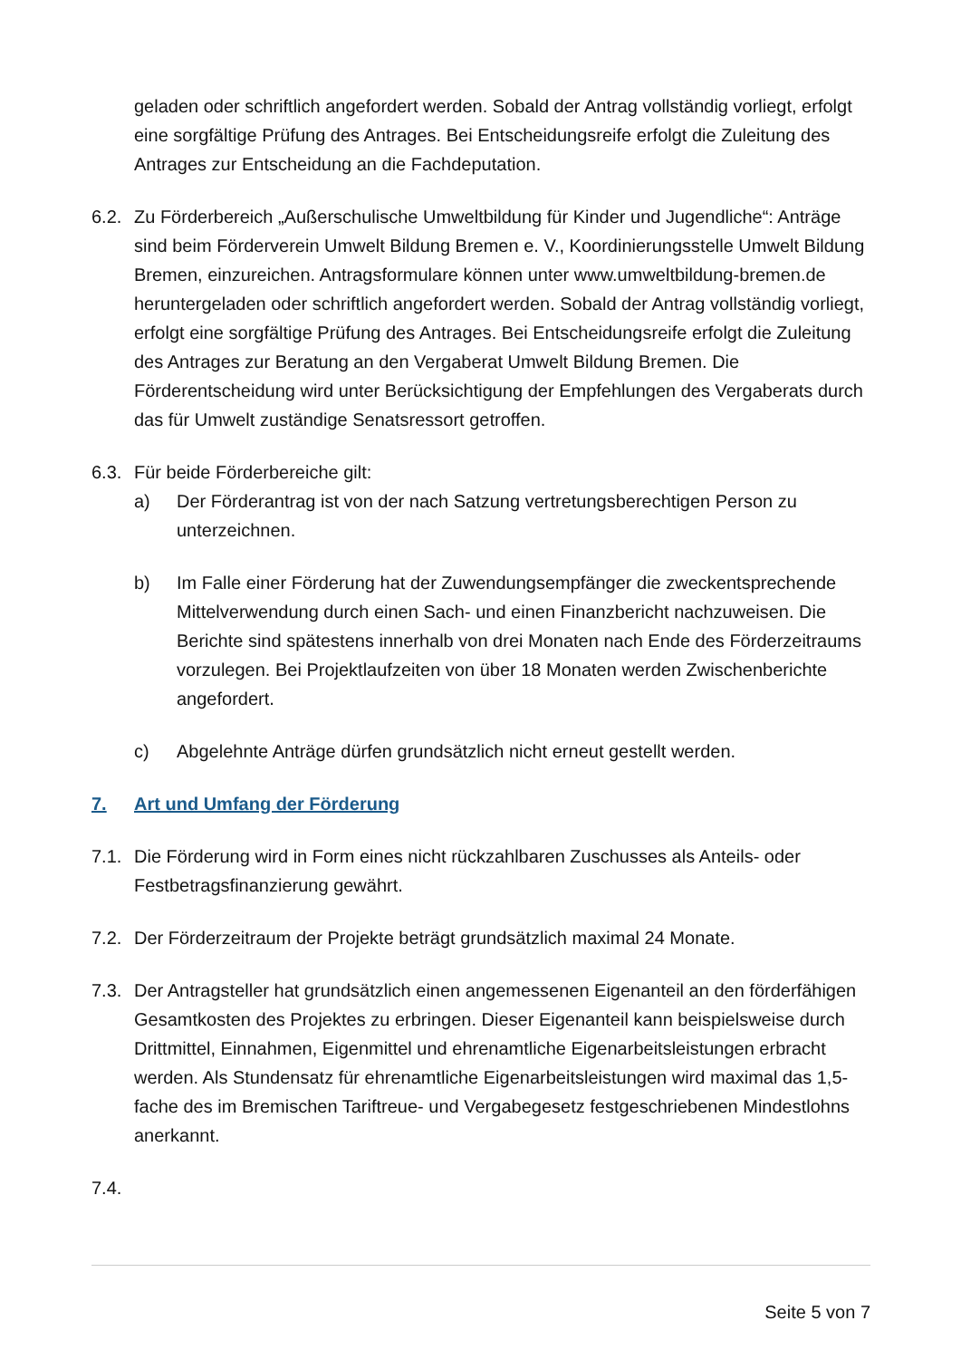geladen oder schriftlich angefordert werden. Sobald der Antrag vollständig vorliegt, erfolgt eine sorgfältige Prüfung des Antrages. Bei Entscheidungsreife erfolgt die Zuleitung des Antrages zur Entscheidung an die Fachdeputation.
6.2.
Zu Förderbereich „Außerschulische Umweltbildung für Kinder und Jugendliche“: Anträge sind beim Förderverein Umwelt Bildung Bremen e. V., Koordinierungsstelle Umwelt Bildung Bremen, einzureichen. Antragsformulare können unter www.umweltbildung-bremen.de heruntergeladen oder schriftlich angefordert werden. Sobald der Antrag vollständig vorliegt, erfolgt eine sorgfältige Prüfung des Antrages. Bei Entscheidungsreife erfolgt die Zuleitung des Antrages zur Beratung an den Vergaberat Umwelt Bildung Bremen. Die Förderentscheidung wird unter Berücksichtigung der Empfehlungen des Vergaberats durch das für Umwelt zuständige Senatsressort getroffen.
6.3.
Für beide Förderbereiche gilt:
a) Der Förderantrag ist von der nach Satzung vertretungsberechtigen Person zu unterzeichnen.
b) Im Falle einer Förderung hat der Zuwendungsempfänger die zweckentsprechende Mittelverwendung durch einen Sach- und einen Finanzbericht nachzuweisen. Die Berichte sind spätestens innerhalb von drei Monaten nach Ende des Förderzeitraums vorzulegen. Bei Projektlaufzeiten von über 18 Monaten werden Zwischenberichte angefordert.
c) Abgelehnte Anträge dürfen grundsätzlich nicht erneut gestellt werden.
7. Art und Umfang der Förderung
7.1.
Die Förderung wird in Form eines nicht rückzahlbaren Zuschusses als Anteils- oder Festbetragsfinanzierung gewährt.
7.2.
Der Förderzeitraum der Projekte beträgt grundsätzlich maximal 24 Monate.
7.3.
Der Antragsteller hat grundsätzlich einen angemessenen Eigenanteil an den förderfähigen Gesamtkosten des Projektes zu erbringen. Dieser Eigenanteil kann beispielsweise durch Drittmittel, Einnahmen, Eigenmittel und ehrenamtliche Eigenarbeitsleistungen erbracht werden. Als Stundensatz für ehrenamtliche Eigenarbeitsleistungen wird maximal das 1,5-fache des im Bremischen Tariftreue- und Vergabegesetz festgeschriebenen Mindestlohns anerkannt.
7.4.
Seite 5 von 7